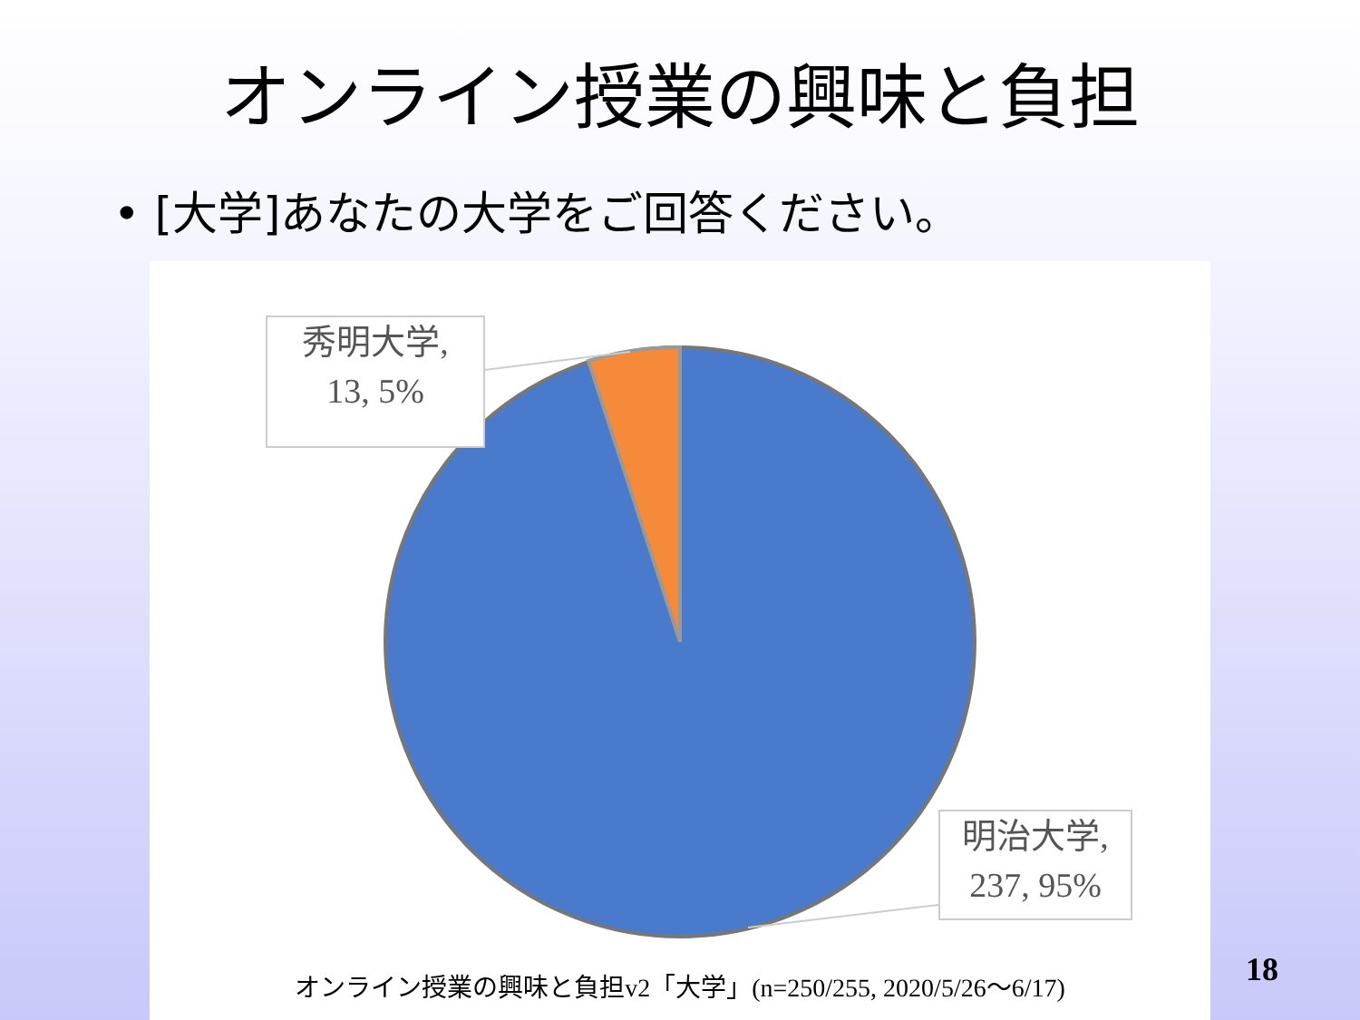オンライン授業の興味と負担
• [大学]あなたの大学をご回答ください。
秀明大学,
13, 5%
明治大学,
237, 95%
オンライン授業の興味と負担v2「大学」(n=250/255, 2020/5/26〜6/17)
18